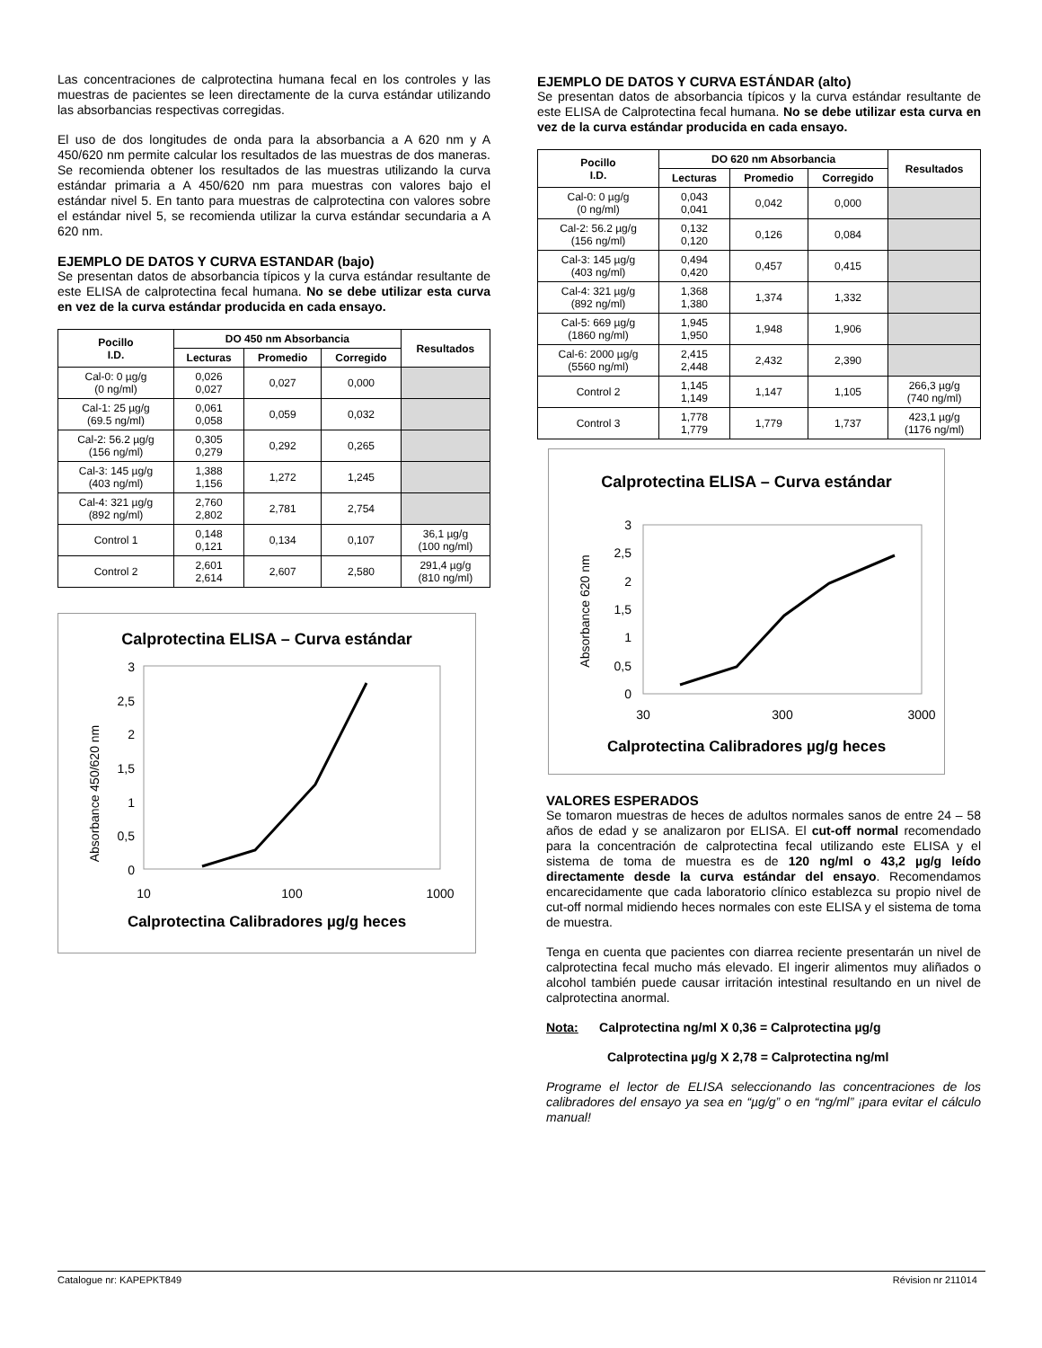Las concentraciones de calprotectina humana fecal en los controles y las muestras de pacientes se leen directamente de la curva estándar utilizando las absorbancias respectivas corregidas.
El uso de dos longitudes de onda para la absorbancia a A 620 nm y A 450/620 nm permite calcular los resultados de las muestras de dos maneras. Se recomienda obtener los resultados de las muestras utilizando la curva estándar primaria a A 450/620 nm para muestras con valores bajo el estándar nivel 5. En tanto para muestras de calprotectina con valores sobre el estándar nivel 5, se recomienda utilizar la curva estándar secundaria a A 620 nm.
EJEMPLO DE DATOS Y CURVA ESTANDAR (bajo)
Se presentan datos de absorbancia típicos y la curva estándar resultante de este ELISA de calprotectina fecal humana. No se debe utilizar esta curva en vez de la curva estándar producida en cada ensayo.
| Pocillo I.D. | DO 450 nm Absorbancia | | | Resultados |
| --- | --- | --- | --- | --- |
| | Lecturas | Promedio | Corregido | |
| Cal-0: 0 µg/g (0 ng/ml) | 0,026 0,027 | 0,027 | 0,000 | |
| Cal-1: 25 µg/g (69.5 ng/ml) | 0,061 0,058 | 0,059 | 0,032 | |
| Cal-2: 56.2 µg/g (156 ng/ml) | 0,305 0,279 | 0,292 | 0,265 | |
| Cal-3: 145 µg/g (403 ng/ml) | 1,388 1,156 | 1,272 | 1,245 | |
| Cal-4: 321 µg/g (892 ng/ml) | 2,760 2,802 | 2,781 | 2,754 | |
| Control 1 | 0,148 0,121 | 0,134 | 0,107 | 36,1 µg/g (100 ng/ml) |
| Control 2 | 2,601 2,614 | 2,607 | 2,580 | 291,4 µg/g (810 ng/ml) |
Calprotectina ELISA – Curva estándar
Absorbance 450/620 nm
0
0,5
1
1,5
2
2,5
3
10
100
1000
Calprotectina Calibradores µg/g heces
EJEMPLO DE DATOS Y CURVA ESTÁNDAR (alto)
Se presentan datos de absorbancia típicos y la curva estándar resultante de este ELISA de Calprotectina fecal humana. No se debe utilizar esta curva en vez de la curva estándar producida en cada ensayo.
| Pocillo I.D. | DO 620 nm Absorbancia | | | Resultados |
| --- | --- | --- | --- | --- |
| | Lecturas | Promedio | Corregido | |
| Cal-0: 0 µg/g (0 ng/ml) | 0,043 0,041 | 0,042 | 0,000 | |
| Cal-2: 56.2 µg/g (156 ng/ml) | 0,132 0,120 | 0,126 | 0,084 | |
| Cal-3: 145 µg/g (403 ng/ml) | 0,494 0,420 | 0,457 | 0,415 | |
| Cal-4: 321 µg/g (892 ng/ml) | 1,368 1,380 | 1,374 | 1,332 | |
| Cal-5: 669 µg/g (1860 ng/ml) | 1,945 1,950 | 1,948 | 1,906 | |
| Cal-6: 2000 µg/g (5560 ng/ml) | 2,415 2,448 | 2,432 | 2,390 | |
| Control 2 | 1,145 1,149 | 1,147 | 1,105 | 266,3 µg/g (740 ng/ml) |
| Control 3 | 1,778 1,779 | 1,779 | 1,737 | 423,1 µg/g (1176 ng/ml) |
Calprotectina ELISA – Curva estándar
Absorbance 620 nm
0
0,5
1
1,5
2
2,5
3
30
300
3000
Calprotectina Calibradores µg/g heces
VALORES ESPERADOS
Se tomaron muestras de heces de adultos normales sanos de entre 24 – 58 años de edad y se analizaron por ELISA. El cut-off normal recomendado para la concentración de calprotectina fecal utilizando este ELISA y el sistema de toma de muestra es de 120 ng/ml o 43,2 µg/g leído directamente desde la curva estándar del ensayo. Recomendamos encarecidamente que cada laboratorio clínico establezca su propio nivel de cut-off normal midiendo heces normales con este ELISA y el sistema de toma de muestra.
Tenga en cuenta que pacientes con diarrea reciente presentarán un nivel de calprotectina fecal mucho más elevado. El ingerir alimentos muy aliñados o alcohol también puede causar irritación intestinal resultando en un nivel de calprotectina anormal.
Nota: Calprotectina ng/ml X 0,36 = Calprotectina µg/g
Calprotectina µg/g X 2,78 = Calprotectina ng/ml
Programe el lector de ELISA seleccionando las concentraciones de los calibradores del ensayo ya sea en “µg/g” o en “ng/ml” ¡para evitar el cálculo manual!
Catalogue nr: KAPEPKT849 Révision nr 211014